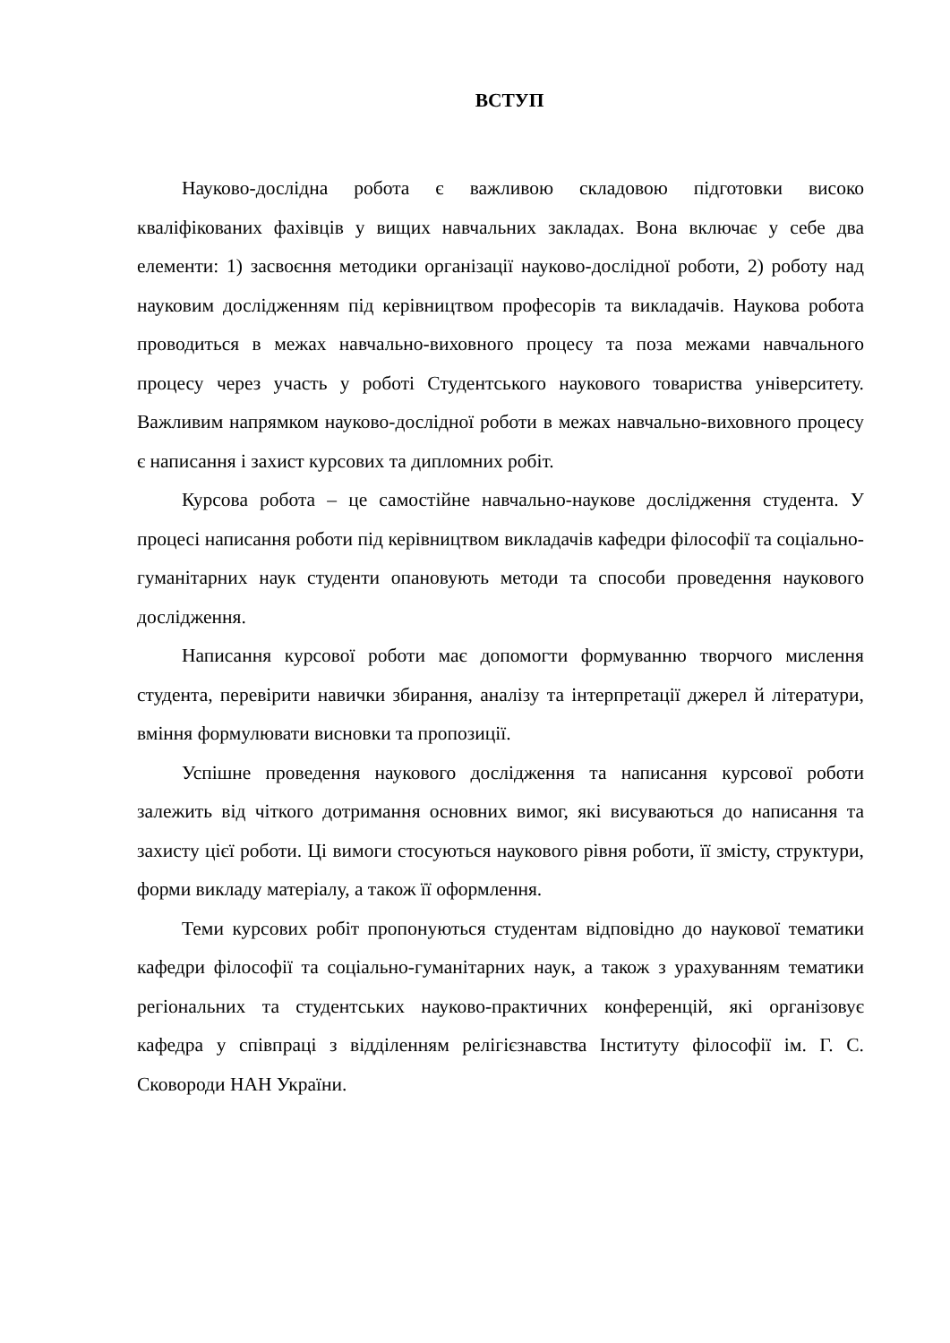ВСТУП
Науково-дослідна робота є важливою складовою підготовки високо кваліфікованих фахівців у вищих навчальних закладах. Вона включає у себе два елементи: 1) засвоєння методики організації науково-дослідної роботи, 2) роботу над науковим дослідженням під керівництвом професорів та викладачів. Наукова робота проводиться в межах навчально-виховного процесу та поза межами навчального процесу через участь у роботі Студентського наукового товариства університету. Важливим напрямком науково-дослідної роботи в межах навчально-виховного процесу є написання і захист курсових та дипломних робіт.
Курсова робота – це самостійне навчально-наукове дослідження студента. У процесі написання роботи під керівництвом викладачів кафедри філософії та соціально-гуманітарних наук студенти опановують методи та способи проведення наукового дослідження.
Написання курсової роботи має допомогти формуванню творчого мислення студента, перевірити навички збирання, аналізу та інтерпретації джерел й літератури, вміння формулювати висновки та пропозиції.
Успішне проведення наукового дослідження та написання курсової роботи залежить від чіткого дотримання основних вимог, які висуваються до написання та захисту цієї роботи. Ці вимоги стосуються наукового рівня роботи, її змісту, структури, форми викладу матеріалу, а також її оформлення.
Теми курсових робіт пропонуються студентам відповідно до наукової тематики кафедри філософії та соціально-гуманітарних наук, а також з урахуванням тематики регіональних та студентських науково-практичних конференцій, які організовує кафедра у співпраці з відділенням релігієзнавства Інституту філософії ім. Г. С. Сковороди НАН України.